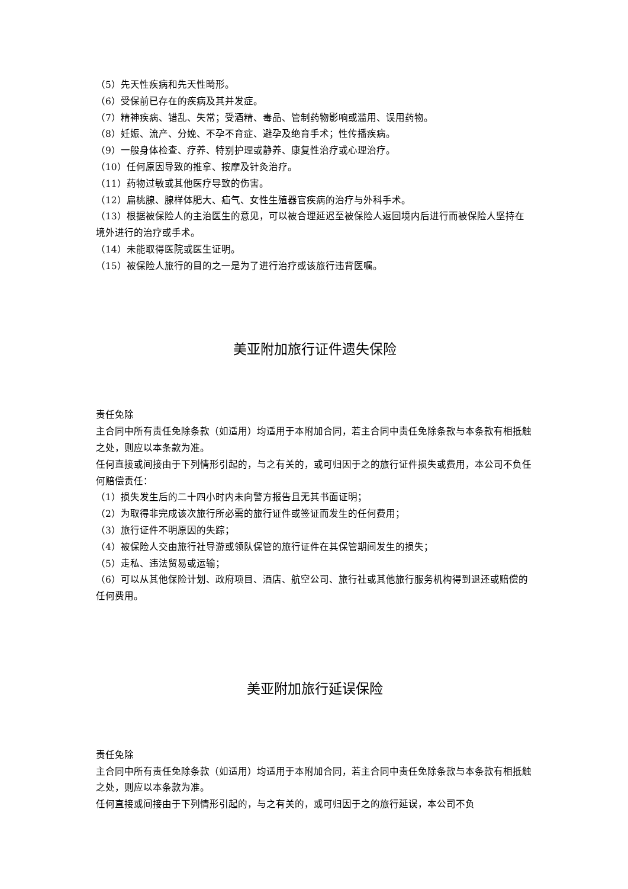（5）先天性疾病和先天性畸形。
（6）受保前已存在的疾病及其并发症。
（7）精神疾病、错乱、失常；受酒精、毒品、管制药物影响或滥用、误用药物。
（8）妊娠、流产、分娩、不孕不育症、避孕及绝育手术；性传播疾病。
（9）一般身体检查、疗养、特别护理或静养、康复性治疗或心理治疗。
（10）任何原因导致的推拿、按摩及针灸治疗。
（11）药物过敏或其他医疗导致的伤害。
（12）扁桃腺、腺样体肥大、疝气、女性生殖器官疾病的治疗与外科手术。
（13）根据被保险人的主治医生的意见，可以被合理延迟至被保险人返回境内后进行而被保险人坚持在境外进行的治疗或手术。
（14）未能取得医院或医生证明。
（15）被保险人旅行的目的之一是为了进行治疗或该旅行违背医嘱。
美亚附加旅行证件遗失保险
责任免除
主合同中所有责任免除条款（如适用）均适用于本附加合同，若主合同中责任免除条款与本条款有相抵触之处，则应以本条款为准。
任何直接或间接由于下列情形引起的，与之有关的，或可归因于之的旅行证件损失或费用，本公司不负任何赔偿责任：
（1）损失发生后的二十四小时内未向警方报告且无其书面证明；
（2）为取得非完成该次旅行所必需的旅行证件或签证而发生的任何费用；
（3）旅行证件不明原因的失踪；
（4）被保险人交由旅行社导游或领队保管的旅行证件在其保管期间发生的损失；
（5）走私、违法贸易或运输；
（6）可以从其他保险计划、政府项目、酒店、航空公司、旅行社或其他旅行服务机构得到退还或赔偿的任何费用。
美亚附加旅行延误保险
责任免除
主合同中所有责任免除条款（如适用）均适用于本附加合同，若主合同中责任免除条款与本条款有相抵触之处，则应以本条款为准。
任何直接或间接由于下列情形引起的，与之有关的，或可归因于之的旅行延误，本公司不负